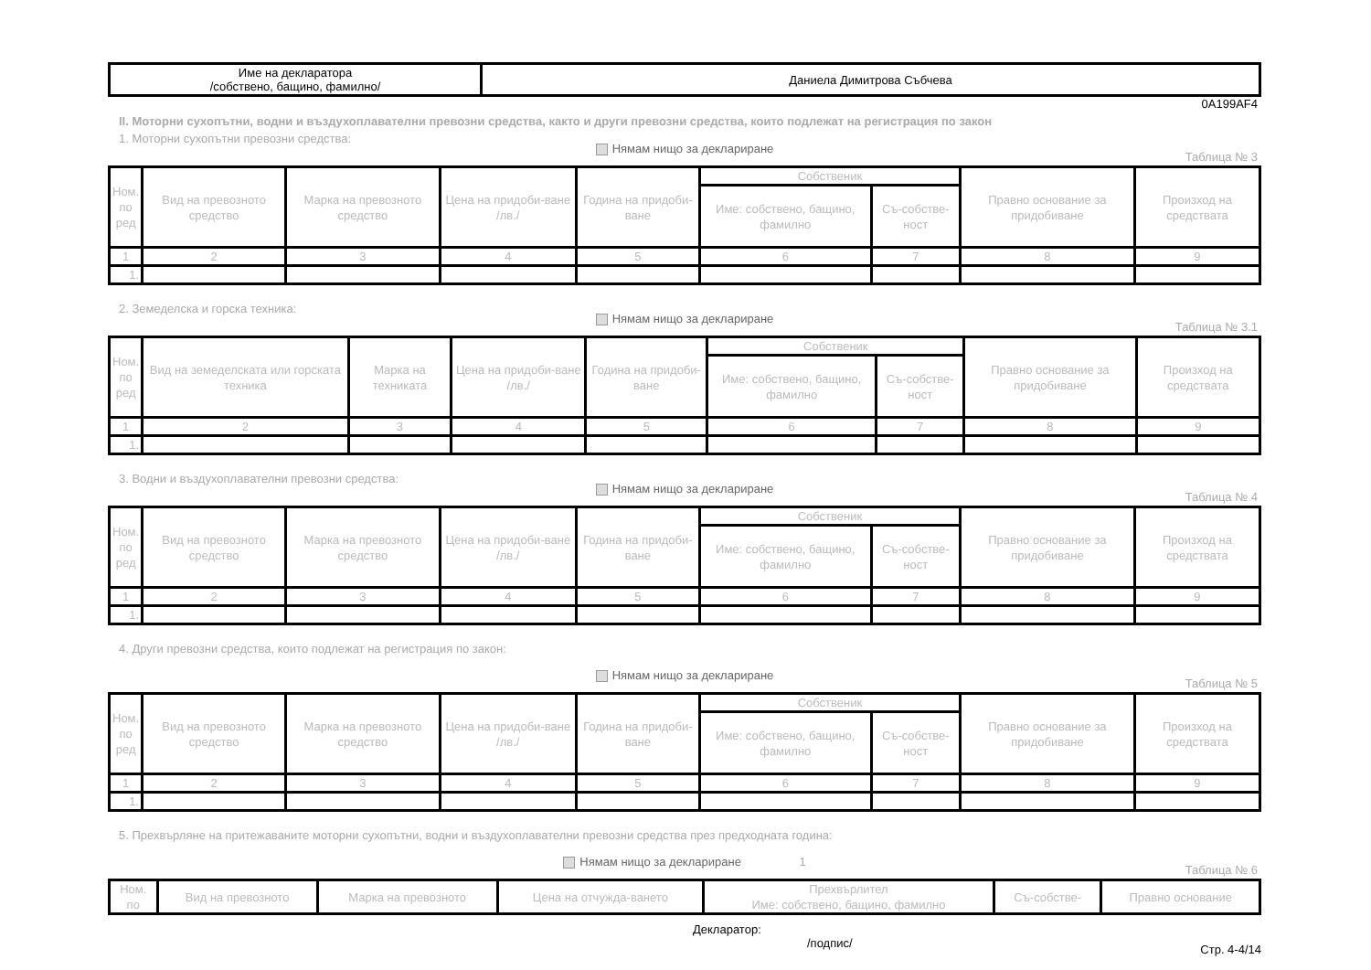| Име на декларатора /собствено, бащино, фамилно/ | Даниела Димитрова Събчева |
0A199AF4
II. Моторни сухопътни, водни и въздухоплавателни превозни средства, както и други превозни средства, които подлежат на регистрация по закон
1. Моторни сухопътни превозни средства:
Нямам нищо за деклариране
Таблица № 3
| Ном. по ред | Вид на превозното средство | Марка на превозното средство | Цена на придоби-ване /лв./ | Година на придоби-ване | Собственик | | Правно основание за придобиване | Произход на средствата |
| --- | --- | --- | --- | --- | --- | --- | --- | --- |
| | | | | | Име: собствено, бащино, фамилно | Съ-собстве-ност | | |
| 1 | 2 | 3 | 4 | 5 | 6 | 7 | 8 | 9 |
| 1. | | | | | | | | |
2. Земеделска и горска техника:
Нямам нищо за деклариране
Таблица № 3.1
| Ном. по ред | Вид на земеделската или горската техника | Марка на техниката | Цена на придоби-ване /лв./ | Година на придоби-ване | Собственик | | Правно основание за придобиване | Произход на средствата |
| --- | --- | --- | --- | --- | --- | --- | --- | --- |
| | | | | | Име: собствено, бащино, фамилно | Съ-собстве-ност | | |
| 1 | 2 | 3 | 4 | 5 | 6 | 7 | 8 | 9 |
| 1. | | | | | | | | |
3. Водни и въздухоплавателни превозни средства:
Нямам нищо за деклариране
Таблица № 4
| Ном. по ред | Вид на превозното средство | Марка на превозното средство | Цена на придоби-ване /лв./ | Година на придоби-ване | Собственик | | Правно основание за придобиване | Произход на средствата |
| --- | --- | --- | --- | --- | --- | --- | --- | --- |
| | | | | | Име: собствено, бащино, фамилно | Съ-собстве-ност | | |
| 1 | 2 | 3 | 4 | 5 | 6 | 7 | 8 | 9 |
| 1. | | | | | | | | |
4. Други превозни средства, които подлежат на регистрация по закон:
Нямам нищо за деклариране
Таблица № 5
| Ном. по ред | Вид на превозното средство | Марка на превозното средство | Цена на придоби-ване /лв./ | Година на придоби-ване | Собственик | | Правно основание за придобиване | Произход на средствата |
| --- | --- | --- | --- | --- | --- | --- | --- | --- |
| | | | | | Име: собствено, бащино, фамилно | Съ-собстве-ност | | |
| 1 | 2 | 3 | 4 | 5 | 6 | 7 | 8 | 9 |
| 1. | | | | | | | | |
5. Прехвърляне на притежаваните моторни сухопътни, водни и въздухоплавателни превозни средства през предходната година:
Нямам нищо за деклариране 1
Таблица № 6
| Ном. по | Вид на превозното | Марка на превозното | Цена на отчужда-ването | Прехвърлител Име: собствено, бащино, фамилно | Съ-собстве- | Правно основание |
| --- | --- | --- | --- | --- | --- | --- |
Декларатор:
/подпис/ Стр. 4-4/14